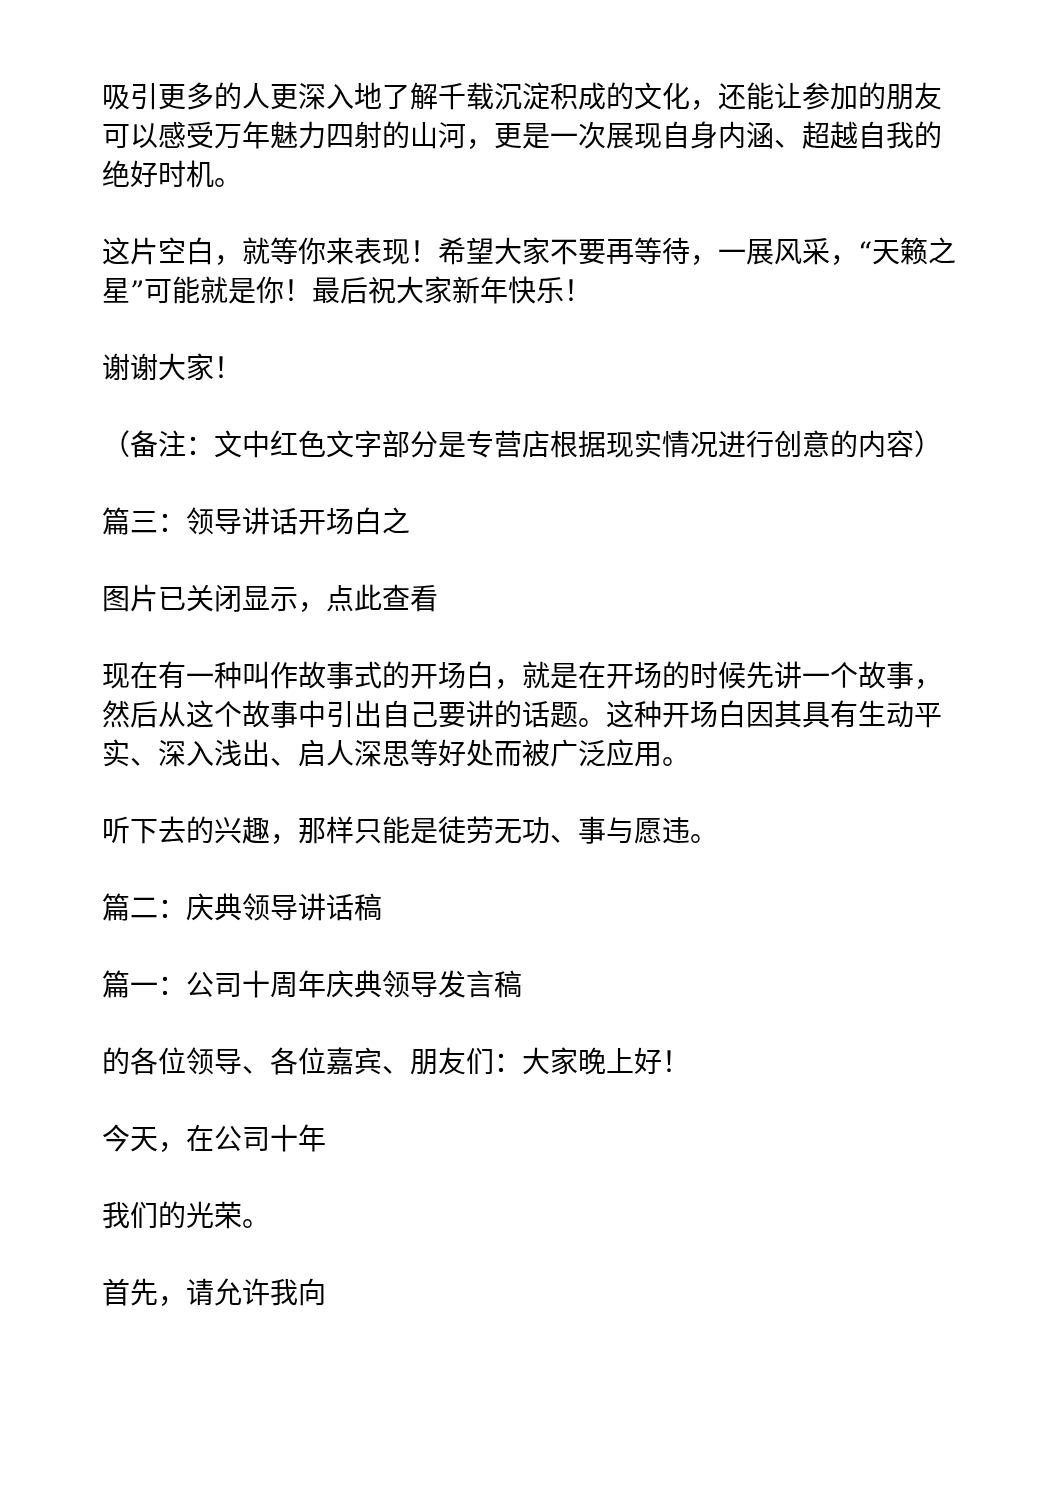吸引更多的人更深入地了解千载沉淀积成的文化，还能让参加的朋友可以感受万年魅力四射的山河，更是一次展现自身内涵、超越自我的绝好时机。
这片空白，就等你来表现！希望大家不要再等待，一展风采，“天籁之星”可能就是你！最后祝大家新年快乐！
谢谢大家！
（备注：文中红色文字部分是专营店根据现实情况进行创意的内容）
篇三：领导讲话开场白之
图片已关闭显示，点此查看
现在有一种叫作故事式的开场白，就是在开场的时候先讲一个故事，然后从这个故事中引出自己要讲的话题。这种开场白因其具有生动平实、深入浅出、启人深思等好处而被广泛应用。
听下去的兴趣，那样只能是徒劳无功、事与愿违。
篇二：庆典领导讲话稿
篇一：公司十周年庆典领导发言稿
的各位领导、各位嘉宾、朋友们：大家晚上好！
今天，在公司十年
我们的光荣。
首先，请允许我向